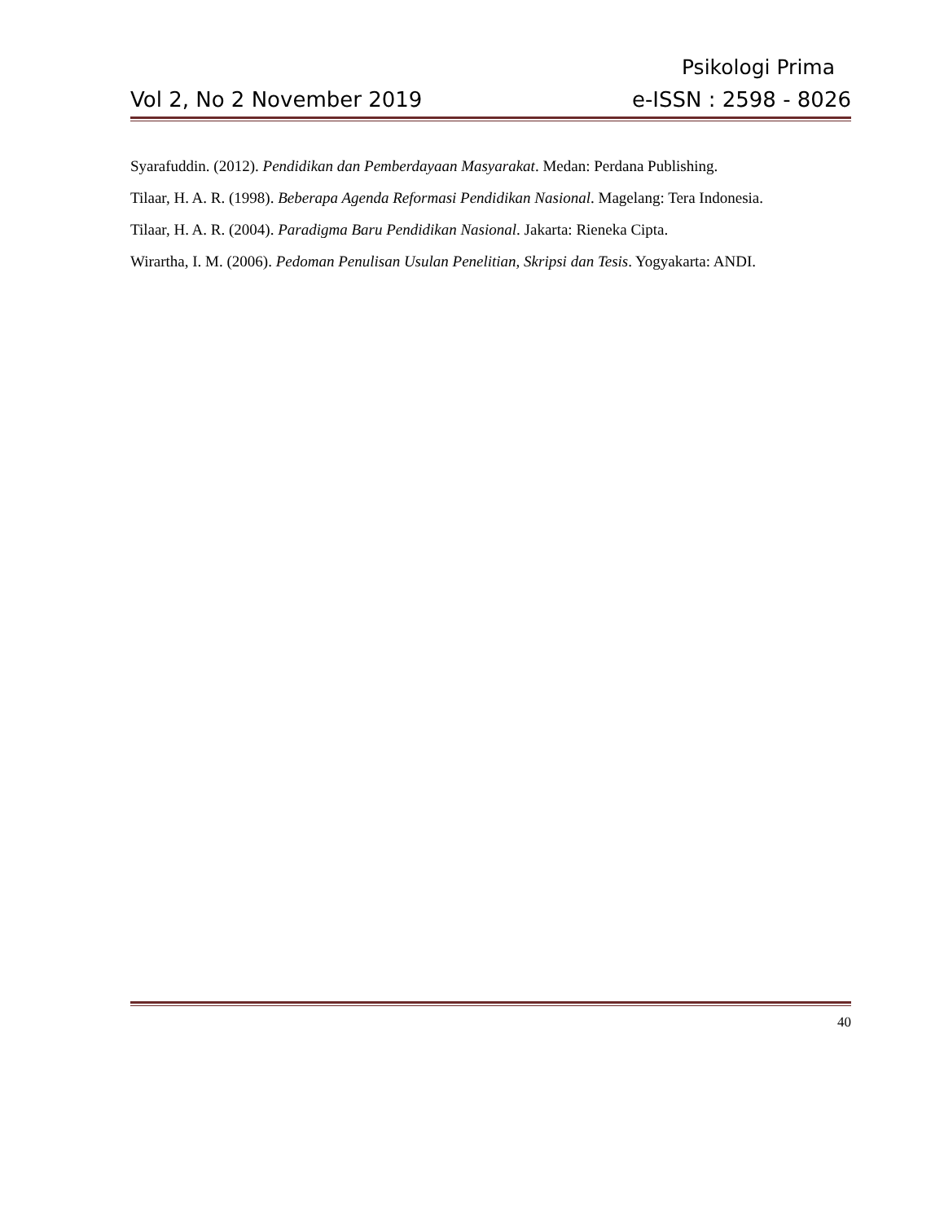Psikologi Prima
Vol 2, No 2 November 2019 e-ISSN : 2598 - 8026
Syarafuddin. (2012). Pendidikan dan Pemberdayaan Masyarakat. Medan: Perdana Publishing.
Tilaar, H. A. R. (1998). Beberapa Agenda Reformasi Pendidikan Nasional. Magelang: Tera Indonesia.
Tilaar, H. A. R. (2004). Paradigma Baru Pendidikan Nasional. Jakarta: Rieneka Cipta.
Wirartha, I. M. (2006). Pedoman Penulisan Usulan Penelitian, Skripsi dan Tesis. Yogyakarta: ANDI.
40